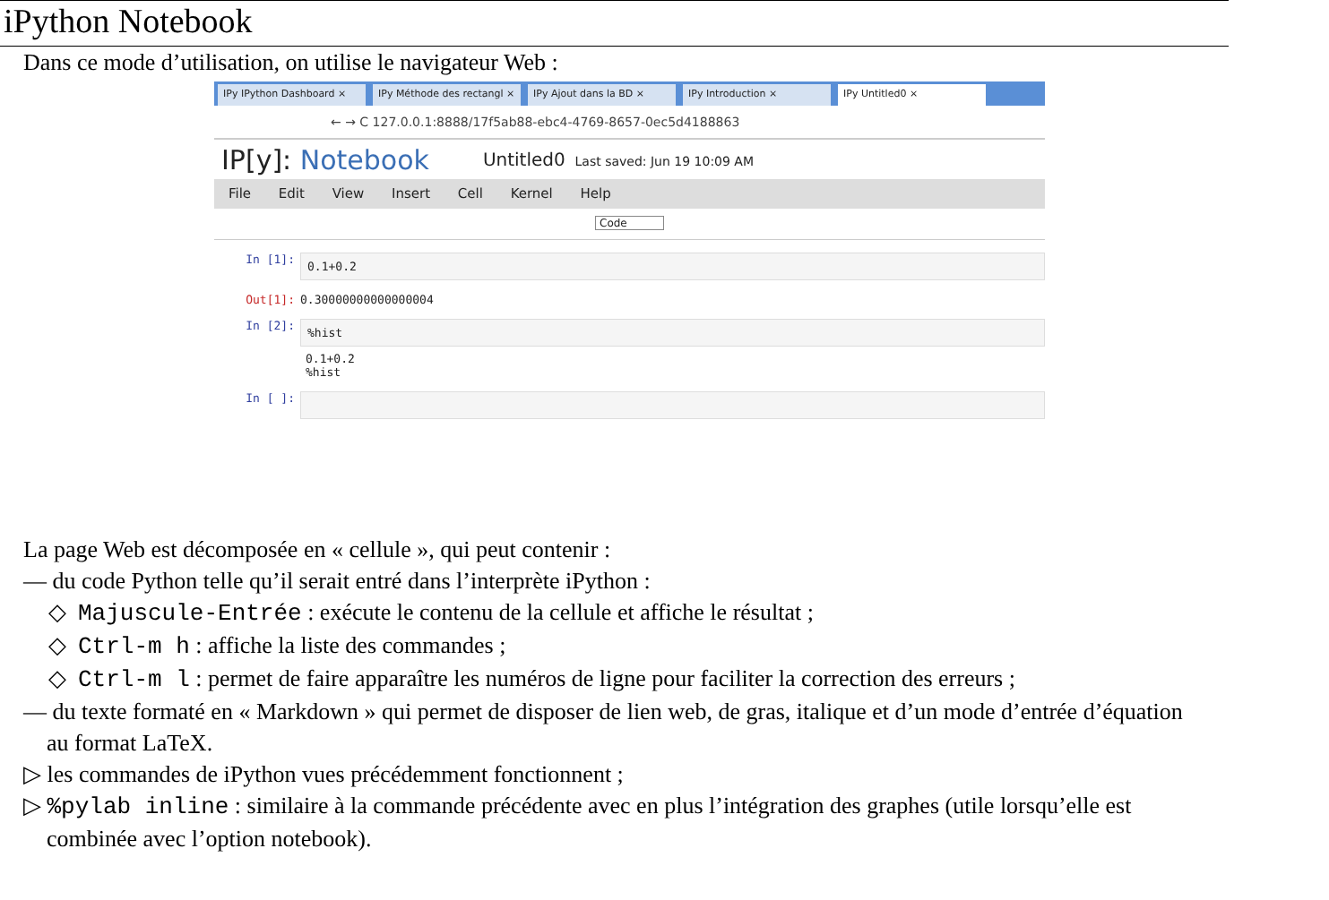iPython Notebook
Dans ce mode d’utilisation, on utilise le navigateur Web :
IPy IPython Dashboard × IPy Méthode des rectangl ×
IPy Ajout dans la BD × IPy Introduction × IPy Untitled0 ×
← → C 127.0.0.1:8888/17f5ab88-ebc4-4769-8657-0ec5d4188863
IP[y]: Notebook Untitled0 Last saved: Jun 19 10:09 AM
File Edit View Insert Cell Kernel Help
Code
In [1]:
0.1+0.2
Out[1]: 0.30000000000000004
In [2]:
%hist
0.1+0.2
%hist
In [ ]:
La page Web est décomposée en « cellule », qui peut contenir :
— du code Python telle qu’il serait entré dans l’interprète iPython :
◇ Majuscule-Entrée : exécute le contenu de la cellule et affiche le résultat ;
◇ Ctrl-m h : affiche la liste des commandes ;
◇ Ctrl-m l : permet de faire apparaître les numéros de ligne pour faciliter la correction des erreurs ;
— du texte formaté en « Markdown » qui permet de disposer de lien web, de gras, italique et d’un mode d’entrée d’équation
au format LaTeX.
▷ les commandes de iPython vues précédemment fonctionnent ;
▷ %pylab inline : similaire à la commande précédente avec en plus l’intégration des graphes (utile lorsqu’elle est
combinée avec l’option notebook).